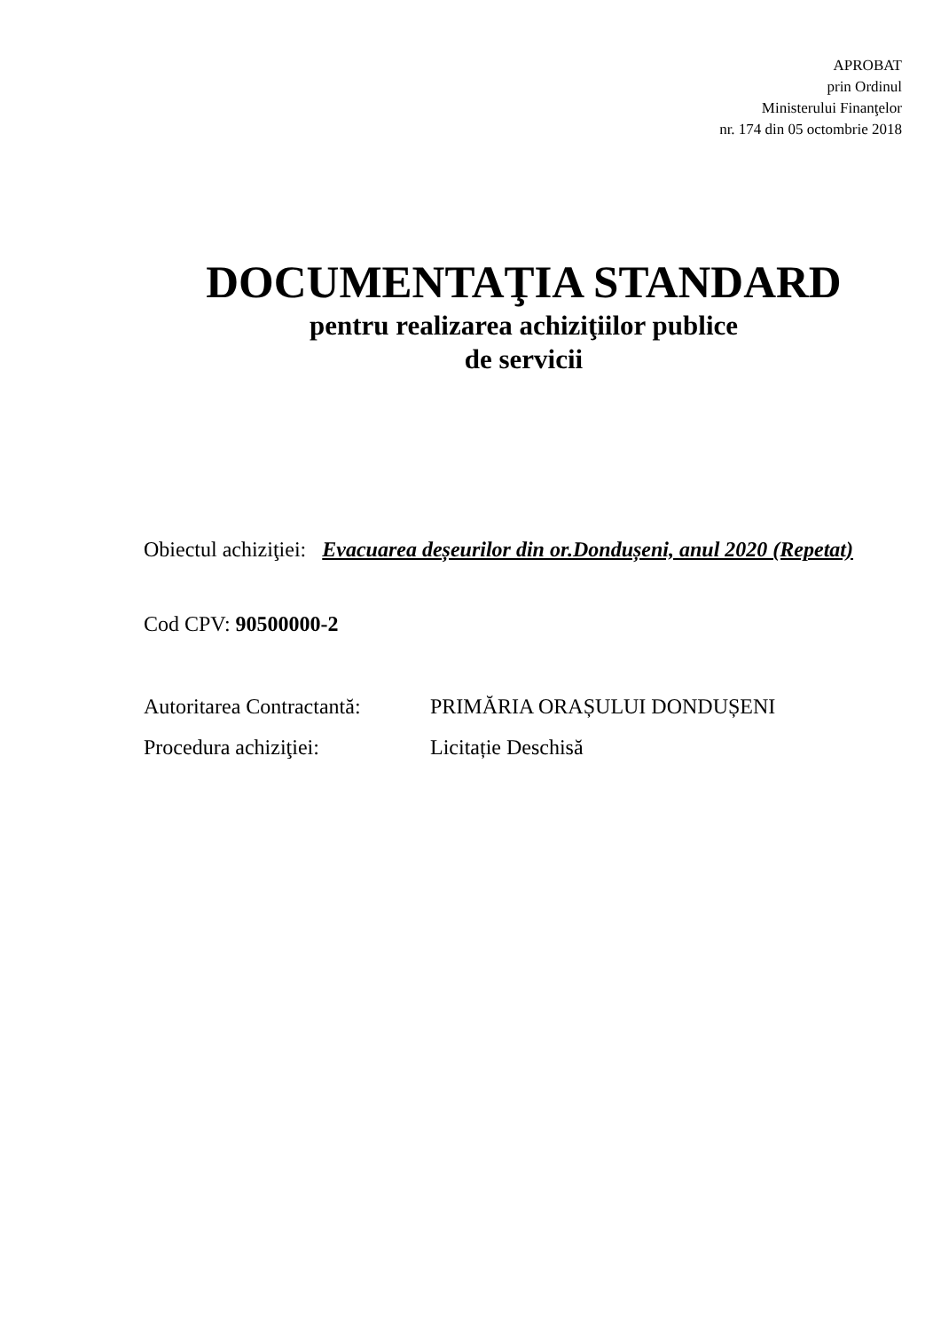APROBAT
prin Ordinul
Ministerului Finanţelor
nr. 174 din 05 octombrie 2018
DOCUMENTAŢIA STANDARD
pentru realizarea achiziţiilor publice
de servicii
Obiectul achiziţiei: Evacuarea deșeurilor din or.Dondușeni, anul 2020 (Repetat)
Cod CPV: 90500000-2
Autoritarea Contractantă: PRIMĂRIA ORAȘULUI DONDUȘENI
Procedura achiziţiei: Licitație Deschisă